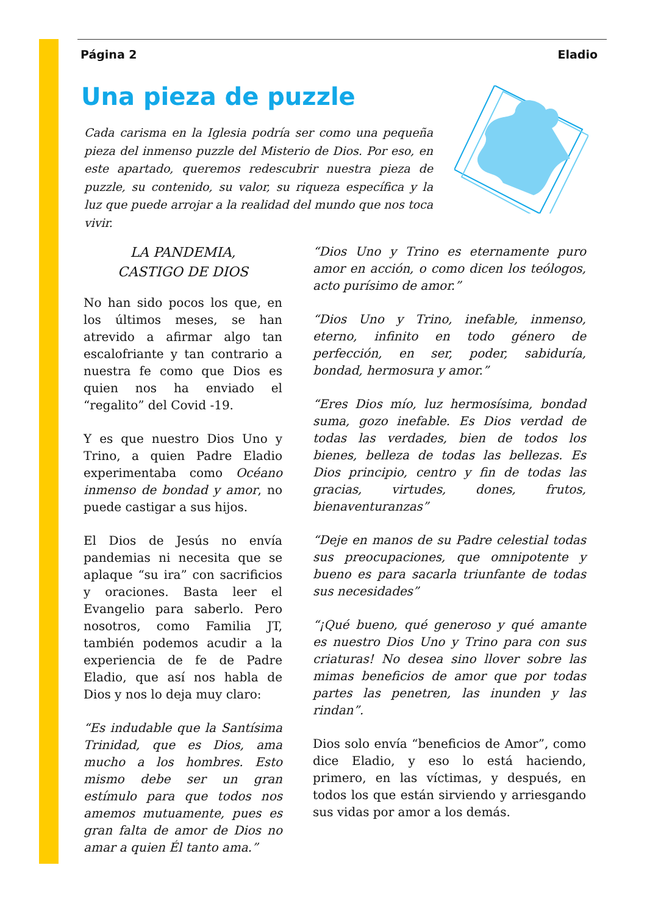Página 2 Eladio
Una pieza de puzzle
Cada carisma en la Iglesia podría ser como una pequeña pieza del inmenso puzzle del Misterio de Dios. Por eso, en este apartado, queremos redescubrir nuestra pieza de puzzle, su contenido, su valor, su riqueza específica y la luz que puede arrojar a la realidad del mundo que nos toca vivir.
LA PANDEMIA,
CASTIGO DE DIOS
No han sido pocos los que, en los últimos meses, se han atrevido a afirmar algo tan escalofriante y tan contrario a nuestra fe como que Dios es quien nos ha enviado el “regalito” del Covid -19.
Y es que nuestro Dios Uno y Trino, a quien Padre Eladio experimentaba como Océano inmenso de bondad y amor, no puede castigar a sus hijos.
El Dios de Jesús no envía pandemias ni necesita que se aplaque “su ira” con sacrificios y oraciones. Basta leer el Evangelio para saberlo. Pero nosotros, como Familia JT, también podemos acudir a la experiencia de fe de Padre Eladio, que así nos habla de Dios y nos lo deja muy claro:
“Es indudable que la Santísima Trinidad, que es Dios, ama mucho a los hombres. Esto mismo debe ser un gran estímulo para que todos nos amemos mutuamente, pues es gran falta de amor de Dios no amar a quien Él tanto ama.”
“Dios Uno y Trino es eternamente puro amor en acción, o como dicen los teólogos, acto purísimo de amor.”
“Dios Uno y Trino, inefable, inmenso, eterno, infinito en todo género de perfección, en ser, poder, sabiduría, bondad, hermosura y amor.”
“Eres Dios mío, luz hermosísima, bondad suma, gozo inefable. Es Dios verdad de todas las verdades, bien de todos los bienes, belleza de todas las bellezas. Es Dios principio, centro y fin de todas las gracias, virtudes, dones, frutos, bienaventuranzas”
“Deje en manos de su Padre celestial todas sus preocupaciones, que omnipotente y bueno es para sacarla triunfante de todas sus necesidades”
“¡Qué bueno, qué generoso y qué amante es nuestro Dios Uno y Trino para con sus criaturas! No desea sino llover sobre las mimas beneficios de amor que por todas partes las penetren, las inunden y las rindan”.
Dios solo envía “beneficios de Amor”, como dice Eladio, y eso lo está haciendo, primero, en las víctimas, y después, en todos los que están sirviendo y arriesgando sus vidas por amor a los demás.